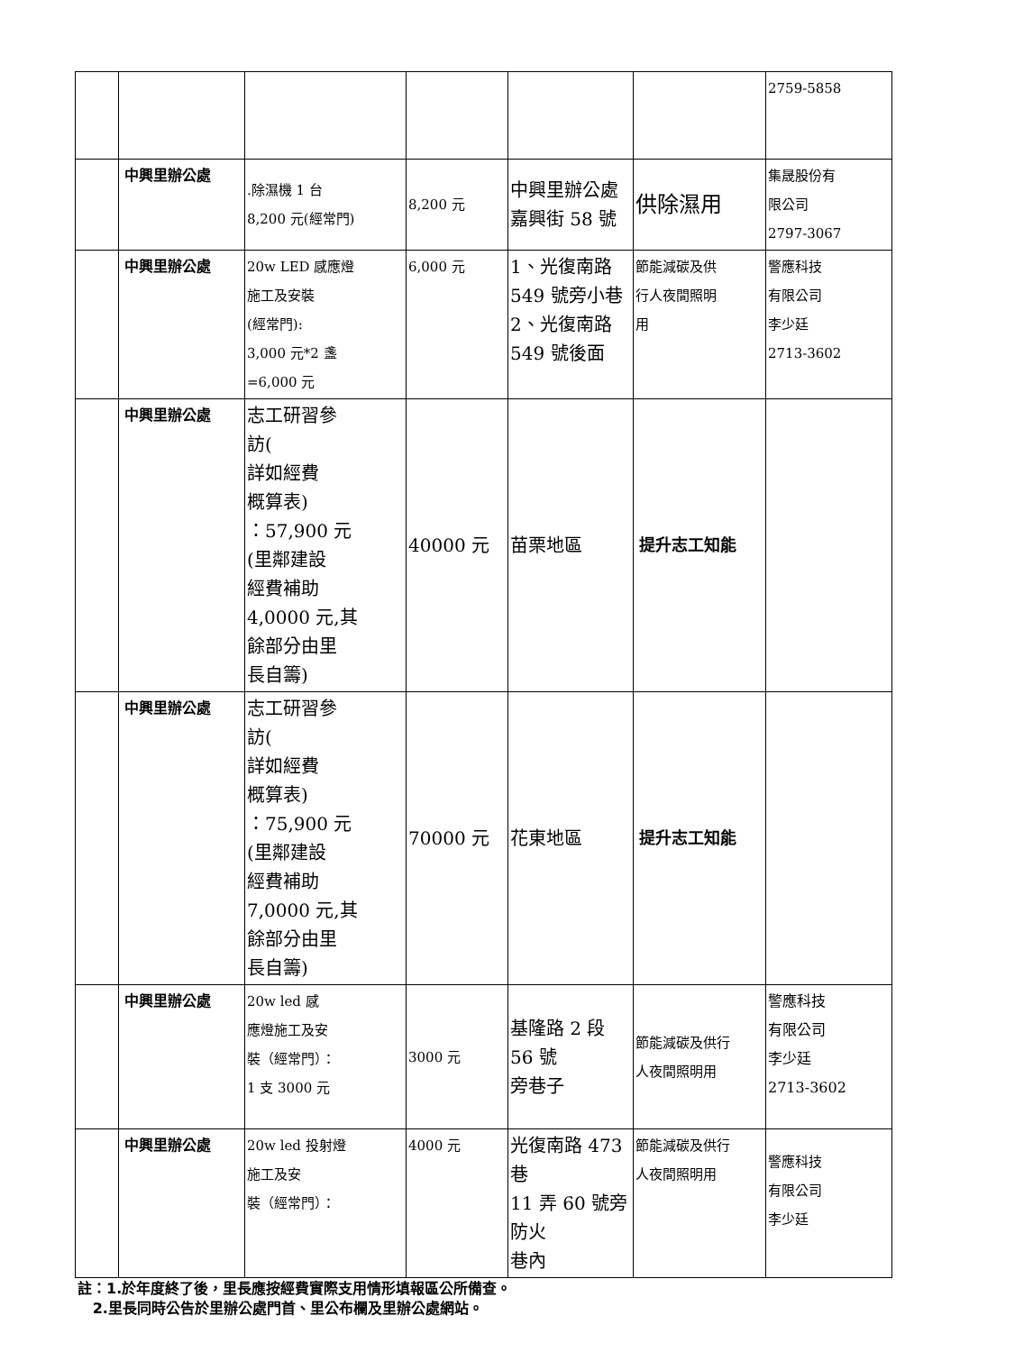| | | | | | | 2759-5858 |
| | 中興里辦公處 | .除濕機 1 台 8,200 元(經常門) | 8,200 元 | 中興里辦公處 嘉興街 58 號 | 供除濕用 | 集晟股份有 限公司 2797-3067 |
| | 中興里辦公處 | 20w LED 感應燈 施工及安裝 (經常門): 3,000 元*2 盞 =6,000 元 | 6,000 元 | 1、光復南路 549 號旁小巷 2、光復南路 549 號後面 | 節能減碳及供 行人夜間照明 用 | 警應科技 有限公司 李少廷 2713-3602 |
| | 中興里辦公處 | 志工研習參 訪( 詳如經費 概算表) ：57,900 元 (里鄰建設 經費補助 4,0000 元,其 餘部分由里 長自籌) | 40000 元 | 苗栗地區 | 提升志工知能 | |
| | 中興里辦公處 | 志工研習參 訪( 詳如經費 概算表) ：75,900 元 (里鄰建設 經費補助 7,0000 元,其 餘部分由里 長自籌) | 70000 元 | 花東地區 | 提升志工知能 | |
| | 中興里辦公處 | 20w led 感 應燈施工及安 裝（經常門）： 1 支 3000 元 | 3000 元 | 基隆路 2 段 56 號 旁巷子 | 節能減碳及供行 人夜間照明用 | 警應科技 有限公司 李少廷 2713-3602 |
| | 中興里辦公處 | 20w led 投射燈 施工及安 裝（經常門）： | 4000 元 | 光復南路 473 巷 11 弄 60 號旁防火 巷內 | 節能減碳及供行 人夜間照明用 | 警應科技 有限公司 李少廷 |
註：1.於年度終了後，里長應按經費實際支用情形填報區公所備查。
2.里長同時公告於里辦公處門首、里公布欄及里辦公處網站。